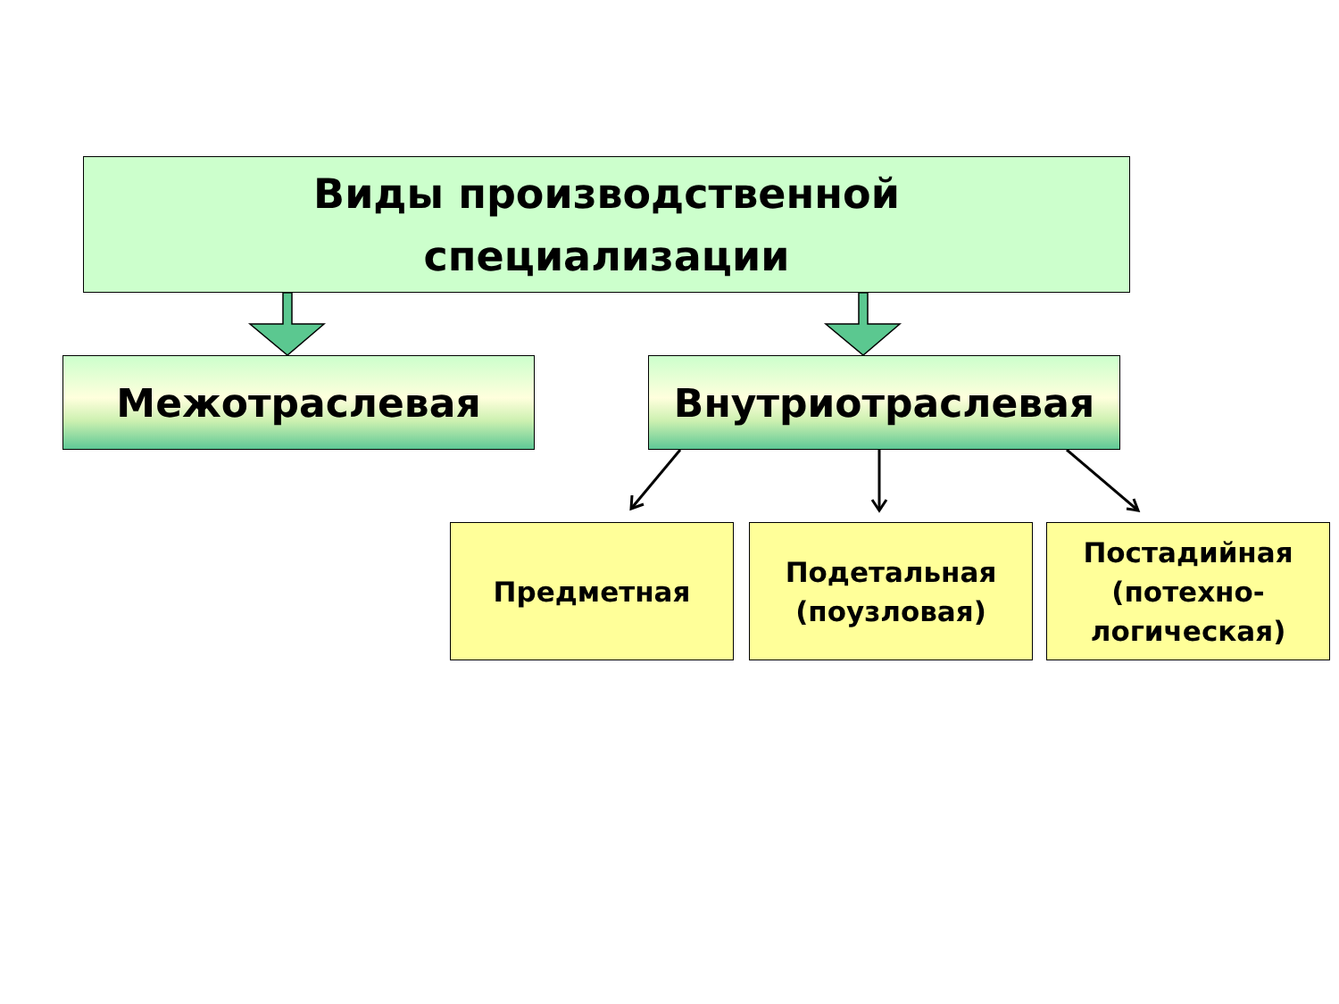Виды производственной
специализации
Межотраслевая Внутриотраслевая
Предметная
Подетальная
(поузловая)
Постадийная
(потехно-
логическая)